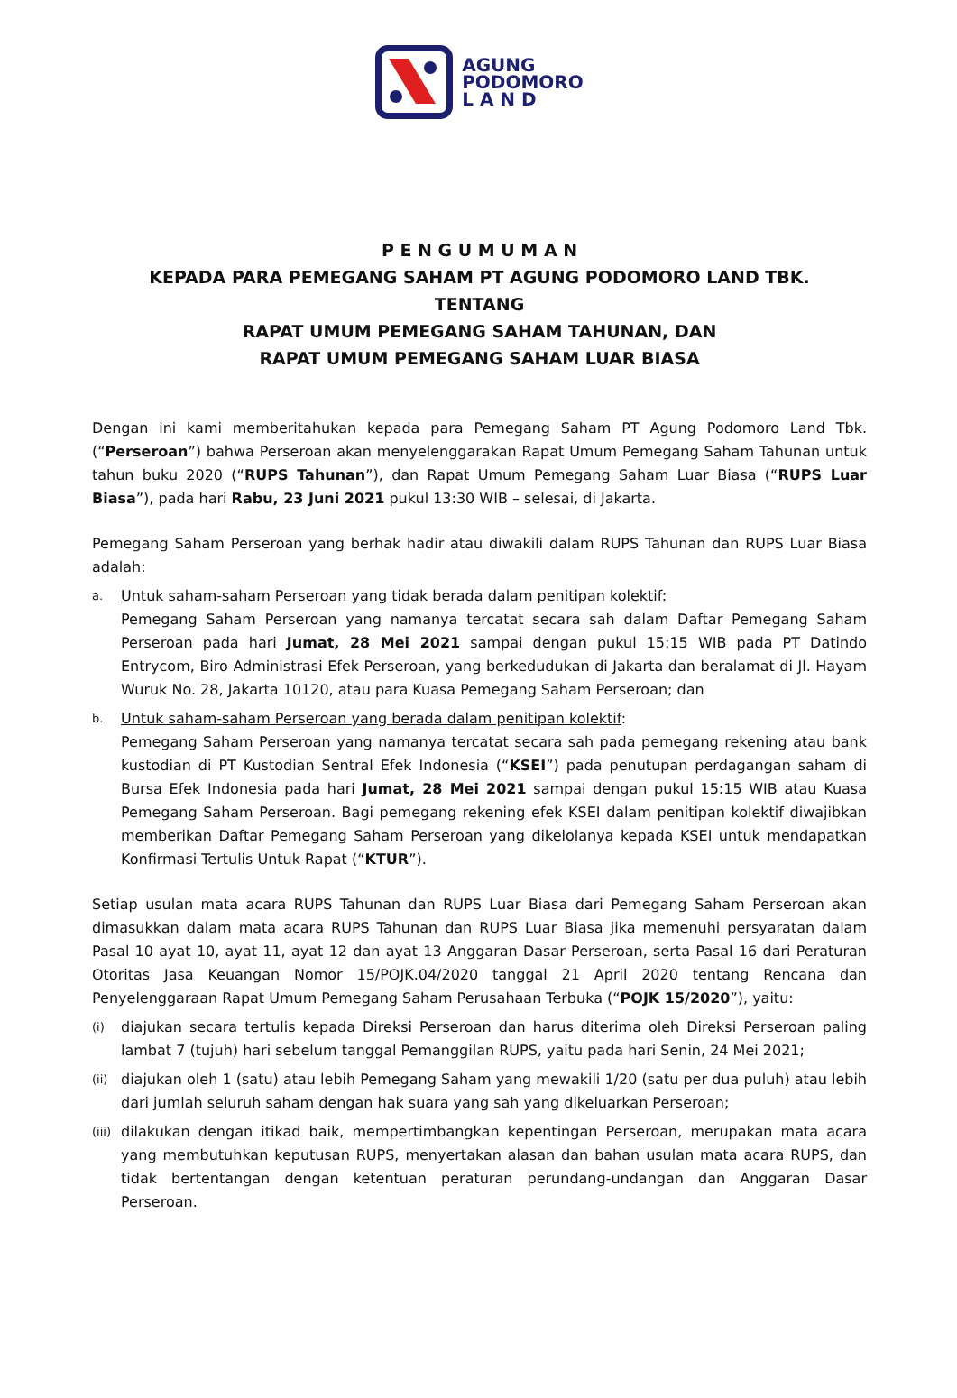AGUNG
PODOMORO
L A N D
P E N G U M U M A N
KEPADA PARA PEMEGANG SAHAM PT AGUNG PODOMORO LAND TBK.
TENTANG
RAPAT UMUM PEMEGANG SAHAM TAHUNAN, DAN
RAPAT UMUM PEMEGANG SAHAM LUAR BIASA
Dengan ini kami memberitahukan kepada para Pemegang Saham PT Agung Podomoro Land Tbk. (“Perseroan”) bahwa Perseroan akan menyelenggarakan Rapat Umum Pemegang Saham Tahunan untuk tahun buku 2020 (“RUPS Tahunan”), dan Rapat Umum Pemegang Saham Luar Biasa (“RUPS Luar Biasa”), pada hari Rabu, 23 Juni 2021 pukul 13:30 WIB – selesai, di Jakarta.
Pemegang Saham Perseroan yang berhak hadir atau diwakili dalam RUPS Tahunan dan RUPS Luar Biasa adalah:
a.
Untuk saham-saham Perseroan yang tidak berada dalam penitipan kolektif:
Pemegang Saham Perseroan yang namanya tercatat secara sah dalam Daftar Pemegang Saham Perseroan pada hari Jumat, 28 Mei 2021 sampai dengan pukul 15:15 WIB pada PT Datindo Entrycom, Biro Administrasi Efek Perseroan, yang berkedudukan di Jakarta dan beralamat di Jl. Hayam Wuruk No. 28, Jakarta 10120, atau para Kuasa Pemegang Saham Perseroan; dan
b.
Untuk saham-saham Perseroan yang berada dalam penitipan kolektif:
Pemegang Saham Perseroan yang namanya tercatat secara sah pada pemegang rekening atau bank kustodian di PT Kustodian Sentral Efek Indonesia (“KSEI”) pada penutupan perdagangan saham di Bursa Efek Indonesia pada hari Jumat, 28 Mei 2021 sampai dengan pukul 15:15 WIB atau Kuasa Pemegang Saham Perseroan. Bagi pemegang rekening efek KSEI dalam penitipan kolektif diwajibkan memberikan Daftar Pemegang Saham Perseroan yang dikelolanya kepada KSEI untuk mendapatkan Konfirmasi Tertulis Untuk Rapat (“KTUR”).
Setiap usulan mata acara RUPS Tahunan dan RUPS Luar Biasa dari Pemegang Saham Perseroan akan dimasukkan dalam mata acara RUPS Tahunan dan RUPS Luar Biasa jika memenuhi persyaratan dalam Pasal 10 ayat 10, ayat 11, ayat 12 dan ayat 13 Anggaran Dasar Perseroan, serta Pasal 16 dari Peraturan Otoritas Jasa Keuangan Nomor 15/POJK.04/2020 tanggal 21 April 2020 tentang Rencana dan Penyelenggaraan Rapat Umum Pemegang Saham Perusahaan Terbuka (“POJK 15/2020”), yaitu:
(i)
diajukan secara tertulis kepada Direksi Perseroan dan harus diterima oleh Direksi Perseroan paling lambat 7 (tujuh) hari sebelum tanggal Pemanggilan RUPS, yaitu pada hari Senin, 24 Mei 2021;
(ii)
diajukan oleh 1 (satu) atau lebih Pemegang Saham yang mewakili 1/20 (satu per dua puluh) atau lebih dari jumlah seluruh saham dengan hak suara yang sah yang dikeluarkan Perseroan;
(iii)
dilakukan dengan itikad baik, mempertimbangkan kepentingan Perseroan, merupakan mata acara yang membutuhkan keputusan RUPS, menyertakan alasan dan bahan usulan mata acara RUPS, dan tidak bertentangan dengan ketentuan peraturan perundang-undangan dan Anggaran Dasar Perseroan.